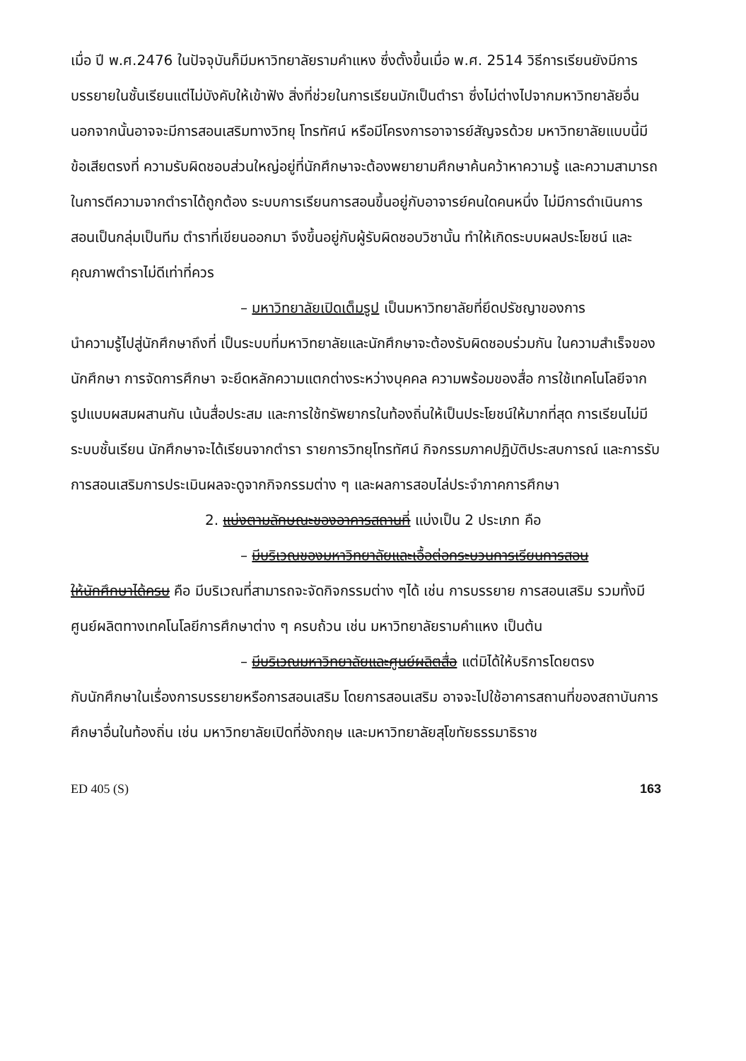เมื่อ ปี พ.ศ.2476 ในปัจจุบันก็มีมหาวิทยาลัยรามคำแหง ซึ่งตั้งขึ้นเมื่อ พ.ศ. 2514 วิธีการเรียนยังมีการบรรยายในชั้นเรียนแต่ไม่บังคับให้เข้าฟัง สิ่งที่ช่วยในการเรียนมักเป็นตำรา ซึ่งไม่ต่างไปจากมหาวิทยาลัยอื่น นอกจากนั้นอาจจะมีการสอนเสริมทางวิทยุ โทรทัศน์ หรือมีโครงการอาจารย์สัญจรด้วย มหาวิทยาลัยแบบนี้มีข้อเสียตรงที่ ความรับผิดชอบส่วนใหญ่อยู่ที่นักศึกษาจะต้องพยายามศึกษาค้นคว้าหาความรู้ และความสามารถในการตีความจากตำราได้ถูกต้อง ระบบการเรียนการสอนขึ้นอยู่กับอาจารย์คนใดคนหนึ่ง ไม่มีการดำเนินการสอนเป็นกลุ่มเป็นทีม ตำราที่เขียนออกมา จึงขึ้นอยู่กับผู้รับผิดชอบวิชานั้น ทำให้เกิดระบบผลประโยชน์ และคุณภาพตำราไม่ดีเท่าที่ควร
– มหาวิทยาลัยเปิดเต็มรูป เป็นมหาวิทยาลัยที่ยึดปรัชญาของการ
นำความรู้ไปสู่นักศึกษาถึงที่ เป็นระบบที่มหาวิทยาลัยและนักศึกษาจะต้องรับผิดชอบร่วมกัน ในความสำเร็จของนักศึกษา การจัดการศึกษา จะยึดหลักความแตกต่างระหว่างบุคคล ความพร้อมของสื่อ การใช้เทคโนโลยีจากรูปแบบผสมผสานกัน เน้นสื่อประสม และการใช้ทรัพยากรในท้องถิ่นให้เป็นประโยชน์ให้มากที่สุด การเรียนไม่มีระบบชั้นเรียน นักศึกษาจะได้เรียนจากตำรา รายการวิทยุโทรทัศน์ กิจกรรมภาคปฏิบัติประสบการณ์ และการรับการสอนเสริมการประเมินผลจะดูจากกิจกรรมต่าง ๆ และผลการสอบไล่ประจำภาคการศึกษา
2. แบ่งตามลักษณะของอาคารสถานที่ แบ่งเป็น 2 ประเภท คือ
– มีบริเวณของมหาวิทยาลัยและเอื้อต่อกระบวนการเรียนการสอน
ให้นักศึกษาได้ครบ คือ มีบริเวณที่สามารถจะจัดกิจกรรมต่าง ๆได้ เช่น การบรรยาย การสอนเสริม รวมทั้งมีศูนย์ผลิตทางเทคโนโลยีการศึกษาต่าง ๆ ครบถ้วน เช่น มหาวิทยาลัยรามคำแหง เป็นต้น
– มีบริเวณมหาวิทยาลัยและศูนย์ผลิตสื่อ แต่มิได้ให้บริการโดยตรง
กับนักศึกษาในเรื่องการบรรยายหรือการสอนเสริม โดยการสอนเสริม อาจจะไปใช้อาคารสถานที่ของสถาบันการศึกษาอื่นในท้องถิ่น เช่น มหาวิทยาลัยเปิดที่อังกฤษ และมหาวิทยาลัยสุโขทัยธรรมาธิราช
ED 405 (S) 163